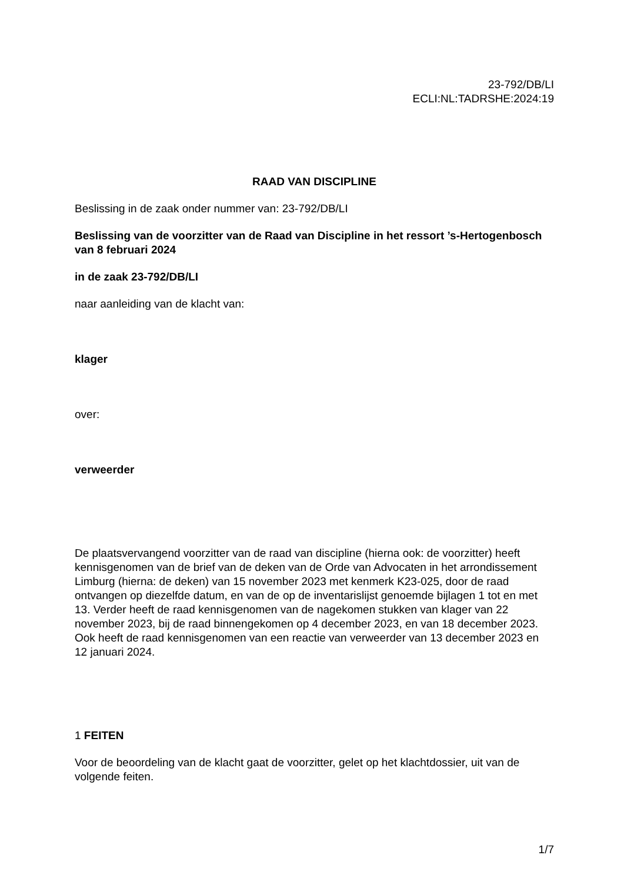23-792/DB/LI
ECLI:NL:TADRSHE:2024:19
RAAD VAN DISCIPLINE
Beslissing in de zaak onder nummer van: 23-792/DB/LI
Beslissing van de voorzitter van de Raad van Discipline in het ressort ’s-Hertogenbosch
van 8 februari 2024
in de zaak 23-792/DB/LI
naar aanleiding van de klacht van:
klager
over:
verweerder
De plaatsvervangend voorzitter van de raad van discipline (hierna ook: de voorzitter) heeft kennisgenomen van de brief van de deken van de Orde van Advocaten in het arrondissement Limburg (hierna: de deken) van 15 november 2023 met kenmerk K23-025, door de raad ontvangen op diezelfde datum, en van de op de inventarislijst genoemde bijlagen 1 tot en met 13. Verder heeft de raad kennisgenomen van de nagekomen stukken van klager van 22 november 2023, bij de raad binnengekomen op 4 december 2023, en van 18 december 2023. Ook heeft de raad kennisgenomen van een reactie van verweerder van 13 december 2023 en 12 januari 2024.
1 FEITEN
Voor de beoordeling van de klacht gaat de voorzitter, gelet op het klachtdossier, uit van de volgende feiten.
1/7